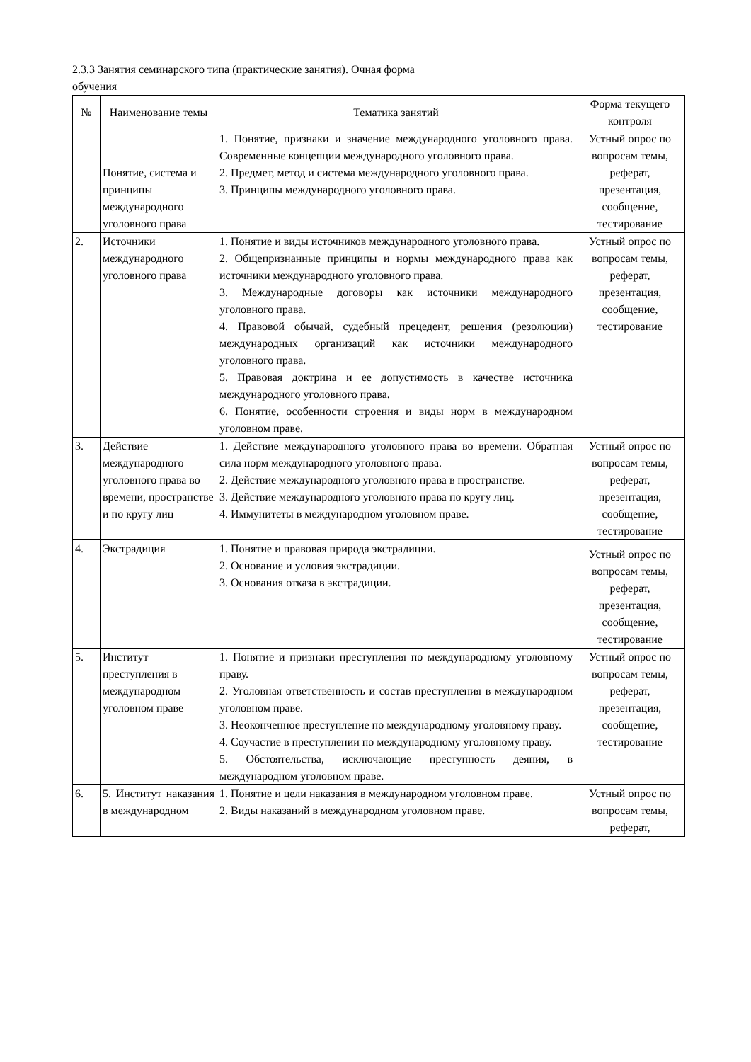2.3.3 Занятия семинарского типа (практические занятия). Очная форма
обучения
| № | Наименование темы | Тематика занятий | Форма текущего контроля |
| --- | --- | --- | --- |
| | Понятие, система и принципы международного уголовного права | 1. Понятие, признаки и значение международного уголовного права. Современные концепции международного уголовного права. 2. Предмет, метод и система международного уголовного права. 3. Принципы международного уголовного права. | Устный опрос по вопросам темы, реферат, презентация, сообщение, тестирование |
| 2. | Источники международного уголовного права | 1. Понятие и виды источников международного уголовного права. 2. Общепризнанные принципы и нормы международного права как источники международного уголовного права. 3. Международные договоры как источники международного уголовного права. 4. Правовой обычай, судебный прецедент, решения (резолюции) международных организаций как источники международного уголовного права. 5. Правовая доктрина и ее допустимость в качестве источника международного уголовного права. 6. Понятие, особенности строения и виды норм в международном уголовном праве. | Устный опрос по вопросам темы, реферат, презентация, сообщение, тестирование |
| 3. | Действие международного уголовного права во времени, пространстве и по кругу лиц | 1. Действие международного уголовного права во времени. Обратная сила норм международного уголовного права. 2. Действие международного уголовного права в пространстве. 3. Действие международного уголовного права по кругу лиц. 4. Иммунитеты в международном уголовном праве. | Устный опрос по вопросам темы, реферат, презентация, сообщение, тестирование |
| 4. | Экстрадиция | 1. Понятие и правовая природа экстрадиции. 2. Основание и условия экстрадиции. 3. Основания отказа в экстрадиции. | Устный опрос по вопросам темы, реферат, презентация, сообщение, тестирование |
| 5. | Институт преступления в международном уголовном праве | 1. Понятие и признаки преступления по международному уголовному праву. 2. Уголовная ответственность и состав преступления в международном уголовном праве. 3. Неоконченное преступление по международному уголовному праву. 4. Соучастие в преступлении по международному уголовному праву. 5. Обстоятельства, исключающие преступность деяния, в международном уголовном праве. | Устный опрос по вопросам темы, реферат, презентация, сообщение, тестирование |
| 6. | 5. Институт наказания в международном | 1. Понятие и цели наказания в международном уголовном праве. 2. Виды наказаний в международном уголовном праве. | Устный опрос по вопросам темы, реферат, |